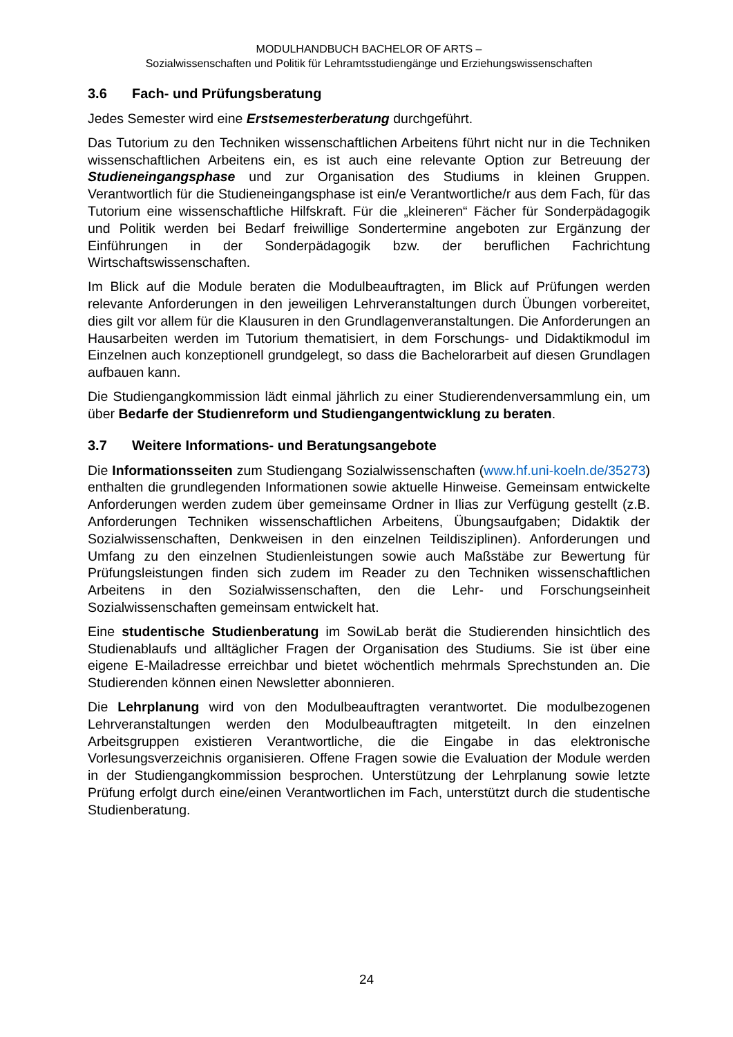MODULHANDBUCH BACHELOR OF ARTS –
Sozialwissenschaften und Politik für Lehramtsstudiengänge und Erziehungswissenschaften
3.6 Fach- und Prüfungsberatung
Jedes Semester wird eine Erstsemesterberatung durchgeführt.
Das Tutorium zu den Techniken wissenschaftlichen Arbeitens führt nicht nur in die Techniken wissenschaftlichen Arbeitens ein, es ist auch eine relevante Option zur Betreuung der Studieneingangsphase und zur Organisation des Studiums in kleinen Gruppen. Verantwortlich für die Studieneingangsphase ist ein/e Verantwortliche/r aus dem Fach, für das Tutorium eine wissenschaftliche Hilfskraft. Für die „kleineren“ Fächer für Sonderpädagogik und Politik werden bei Bedarf freiwillige Sondertermine angeboten zur Ergänzung der Einführungen in der Sonderpädagogik bzw. der beruflichen Fachrichtung Wirtschaftswissenschaften.
Im Blick auf die Module beraten die Modulbeauftragten, im Blick auf Prüfungen werden relevante Anforderungen in den jeweiligen Lehrveranstaltungen durch Übungen vorbereitet, dies gilt vor allem für die Klausuren in den Grundlagenveranstaltungen. Die Anforderungen an Hausarbeiten werden im Tutorium thematisiert, in dem Forschungs- und Didaktikmodul im Einzelnen auch konzeptionell grundgelegt, so dass die Bachelorarbeit auf diesen Grundlagen aufbauen kann.
Die Studiengangkommission lädt einmal jährlich zu einer Studierendenversammlung ein, um über Bedarfe der Studienreform und Studiengangentwicklung zu beraten.
3.7 Weitere Informations- und Beratungsangebote
Die Informationsseiten zum Studiengang Sozialwissenschaften (www.hf.uni-koeln.de/35273) enthalten die grundlegenden Informationen sowie aktuelle Hinweise. Gemeinsam entwickelte Anforderungen werden zudem über gemeinsame Ordner in Ilias zur Verfügung gestellt (z.B. Anforderungen Techniken wissenschaftlichen Arbeitens, Übungsaufgaben; Didaktik der Sozialwissenschaften, Denkweisen in den einzelnen Teildisziplinen). Anforderungen und Umfang zu den einzelnen Studienleistungen sowie auch Maßstäbe zur Bewertung für Prüfungsleistungen finden sich zudem im Reader zu den Techniken wissenschaftlichen Arbeitens in den Sozialwissenschaften, den die Lehr- und Forschungseinheit Sozialwissenschaften gemeinsam entwickelt hat.
Eine studentische Studienberatung im SowiLab berät die Studierenden hinsichtlich des Studienablaufs und alltäglicher Fragen der Organisation des Studiums. Sie ist über eine eigene E-Mailadresse erreichbar und bietet wöchentlich mehrmals Sprechstunden an. Die Studierenden können einen Newsletter abonnieren.
Die Lehrplanung wird von den Modulbeauftragten verantwortet. Die modulbezogenen Lehrveranstaltungen werden den Modulbeauftragten mitgeteilt. In den einzelnen Arbeitsgruppen existieren Verantwortliche, die die Eingabe in das elektronische Vorlesungsverzeichnis organisieren. Offene Fragen sowie die Evaluation der Module werden in der Studiengangkommission besprochen. Unterstützung der Lehrplanung sowie letzte Prüfung erfolgt durch eine/einen Verantwortlichen im Fach, unterstützt durch die studentische Studienberatung.
24